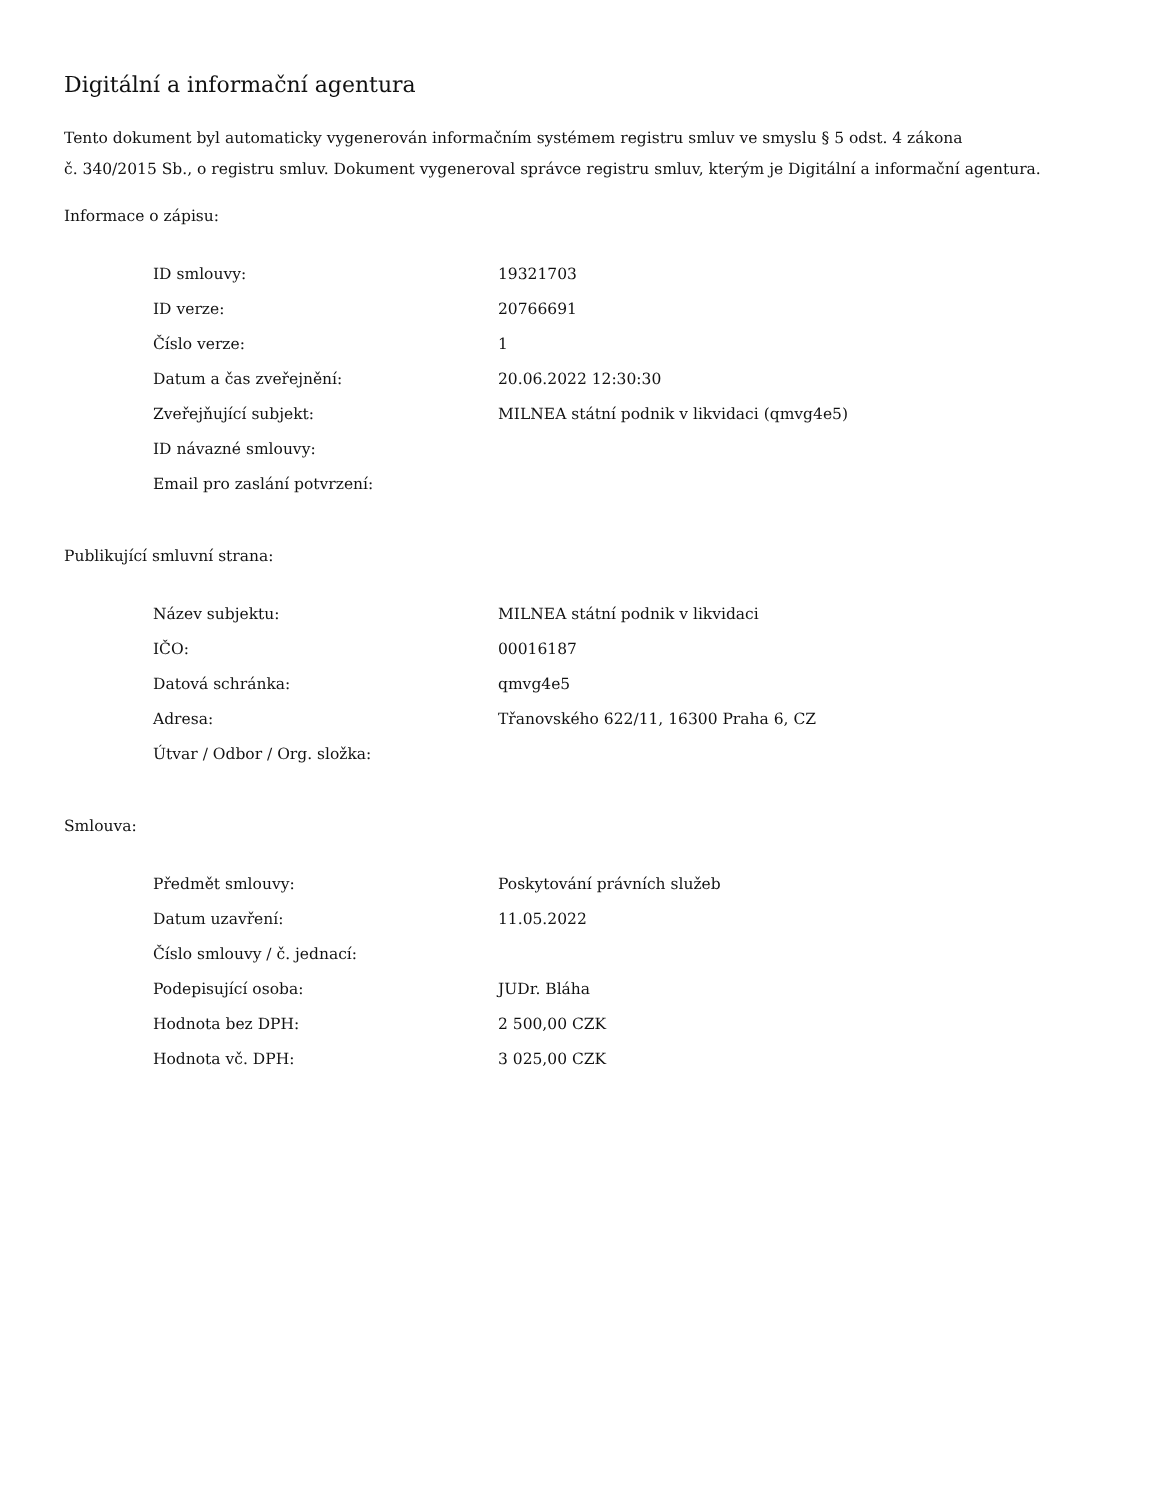Digitální a informační agentura
Tento dokument byl automaticky vygenerován informačním systémem registru smluv ve smyslu § 5 odst. 4 zákona
č. 340/2015 Sb., o registru smluv. Dokument vygeneroval správce registru smluv, kterým je Digitální a informační agentura.
Informace o zápisu:
| ID smlouvy: | 19321703 |
| ID verze: | 20766691 |
| Číslo verze: | 1 |
| Datum a čas zveřejnění: | 20.06.2022 12:30:30 |
| Zveřejňující subjekt: | MILNEA státní podnik v likvidaci (qmvg4e5) |
| ID návazné smlouvy: | |
| Email pro zaslání potvrzení: | |
Publikující smluvní strana:
| Název subjektu: | MILNEA státní podnik v likvidaci |
| IČO: | 00016187 |
| Datová schránka: | qmvg4e5 |
| Adresa: | Třanovského 622/11, 16300 Praha 6, CZ |
| Útvar / Odbor / Org. složka: | |
Smlouva:
| Předmět smlouvy: | Poskytování právních služeb |
| Datum uzavření: | 11.05.2022 |
| Číslo smlouvy / č. jednací: | |
| Podepisující osoba: | JUDr. Bláha |
| Hodnota bez DPH: | 2 500,00 CZK |
| Hodnota vč. DPH: | 3 025,00 CZK |